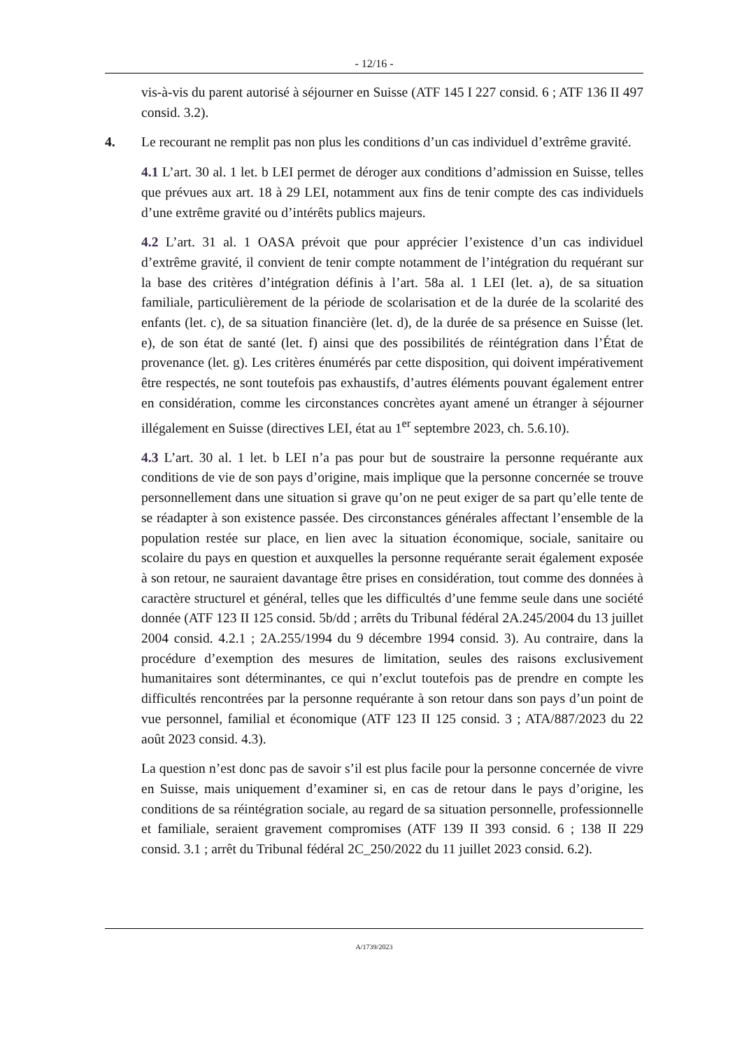- 12/16 -
vis-à-vis du parent autorisé à séjourner en Suisse (ATF 145 I 227 consid. 6 ; ATF 136 II 497 consid. 3.2).
4. Le recourant ne remplit pas non plus les conditions d’un cas individuel d’extrême gravité.
4.1 L’art. 30 al. 1 let. b LEI permet de déroger aux conditions d’admission en Suisse, telles que prévues aux art. 18 à 29 LEI, notamment aux fins de tenir compte des cas individuels d’une extrême gravité ou d’intérêts publics majeurs.
4.2 L’art. 31 al. 1 OASA prévoit que pour apprécier l’existence d’un cas individuel d’extrême gravité, il convient de tenir compte notamment de l’intégration du requérant sur la base des critères d’intégration définis à l’art. 58a al. 1 LEI (let. a), de sa situation familiale, particulièrement de la période de scolarisation et de la durée de la scolarité des enfants (let. c), de sa situation financière (let. d), de la durée de sa présence en Suisse (let. e), de son état de santé (let. f) ainsi que des possibilités de réintégration dans l’État de provenance (let. g). Les critères énumérés par cette disposition, qui doivent impérativement être respectés, ne sont toutefois pas exhaustifs, d’autres éléments pouvant également entrer en considération, comme les circonstances concrètes ayant amené un étranger à séjourner illégalement en Suisse (directives LEI, état au 1<sup>er</sup> septembre 2023, ch. 5.6.10).
4.3 L’art. 30 al. 1 let. b LEI n’a pas pour but de soustraire la personne requérante aux conditions de vie de son pays d’origine, mais implique que la personne concernée se trouve personnellement dans une situation si grave qu’on ne peut exiger de sa part qu’elle tente de se réadapter à son existence passée. Des circonstances générales affectant l’ensemble de la population restée sur place, en lien avec la situation économique, sociale, sanitaire ou scolaire du pays en question et auxquelles la personne requérante serait également exposée à son retour, ne sauraient davantage être prises en considération, tout comme des données à caractère structurel et général, telles que les difficultés d’une femme seule dans une société donnée (ATF 123 II 125 consid. 5b/dd ; arrêts du Tribunal fédéral 2A.245/2004 du 13 juillet 2004 consid. 4.2.1 ; 2A.255/1994 du 9 décembre 1994 consid. 3). Au contraire, dans la procédure d’exemption des mesures de limitation, seules des raisons exclusivement humanitaires sont déterminantes, ce qui n’exclut toutefois pas de prendre en compte les difficultés rencontrées par la personne requérante à son retour dans son pays d’un point de vue personnel, familial et économique (ATF 123 II 125 consid. 3 ; ATA/887/2023 du 22 août 2023 consid. 4.3).
La question n’est donc pas de savoir s’il est plus facile pour la personne concernée de vivre en Suisse, mais uniquement d’examiner si, en cas de retour dans le pays d’origine, les conditions de sa réintégration sociale, au regard de sa situation personnelle, professionnelle et familiale, seraient gravement compromises (ATF 139 II 393 consid. 6 ; 138 II 229 consid. 3.1 ; arrêt du Tribunal fédéral 2C_250/2022 du 11 juillet 2023 consid. 6.2).
A/1739/2023